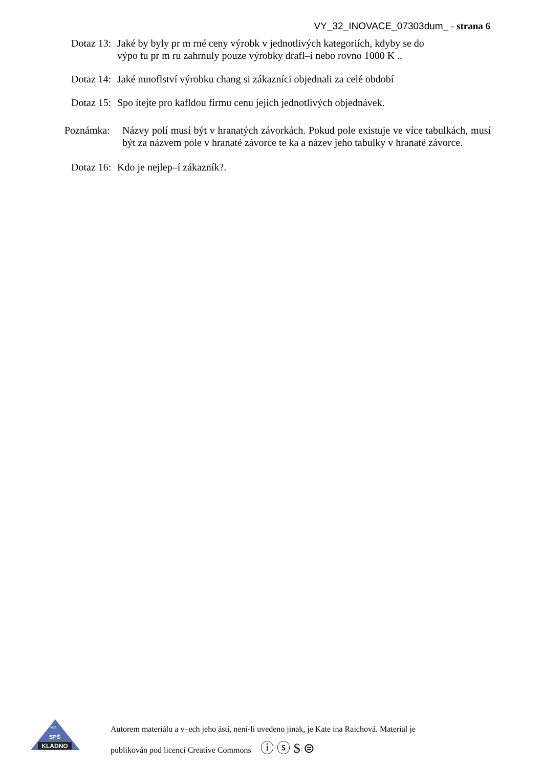VY_32_INOVACE_07303dum_ - strana 6
Dotaz 13: Jaké by byly pr m rné ceny výrobk v jednotlivých kategoriích, kdyby se do
výpo tu pr m ru zahrnuly pouze výrobky drafl–í nebo rovno 1000 K ..
Dotaz 14: Jaké mnoflství výrobku chang si zákazníci objednali za celé období
Dotaz 15: Spo ítejte pro kafldou firmu cenu jejich jednotlivých objednávek.
Poznámka: Názvy polí musí být v hranatých závorkách. Pokud pole existuje ve více tabulkách, musí být za názvem pole v hranaté závorce te ka a název jeho tabulky v hranaté závorce.
Dotaz 16: Kdo je nejlep–í zákazník?.
KLADNO
SPŠ
VOŠ
Autorem materiálu a v–ech jeho ástí, není-li uvedeno jinak, je Kate ina Raichová. Material je
publikován pod licencí Creative Commons ⓘ ⓢ $ ⊜